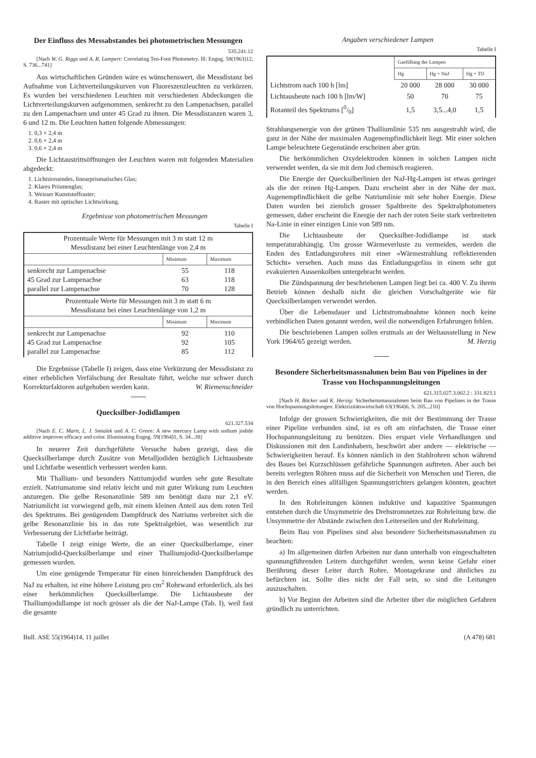Der Einfluss des Messabstandes bei photometrischen Messungen
535.241.12
[Nach W. G. Riggs und A. R. Lampert: Correlating Ten-Foot Photometry. Ill. Engng. 58(1963)12, S. 736...741]
Aus wirtschaftlichen Gründen wäre es wünschenswert, die Messdistanz bei Aufnahme von Lichtverteilungskurven von Fluoreszenzleuchten zu verkürzen. Es wurden bei verschiedenen Leuchten mit verschiedenen Abdeckungen die Lichtverteilungskurven aufgenommen, senkrecht zu den Lampenachsen, parallel zu den Lampenachsen und unter 45 Grad zu ihnen. Die Messdistanzen waren 3, 6 und 12 m. Die Leuchten hatten folgende Abmessungen:
1. 0,3 × 2,4 m
2. 0,6 × 2,4 m
3. 0,6 × 2,4 m
Die Lichtaustrittsöffnungen der Leuchten waren mit folgenden Materialien abgedeckt:
1. Lichtstreuendes, linearprismatisches Glas;
2. Klares Prismenglas;
3. Weisser Kunststoffraster;
4. Raster mit optischer Lichtwirkung.
Ergebnisse von photometrischen Messungen
Tabelle I
| Prozentuale Werte für Messungen mit 3 m statt 12 m Messdistanz bei einer Leuchtenlänge von 2,4 m | | |
| | Minimum | Maximum |
| senkrecht zur Lampenachse 45 Grad zur Lampenachse parallel zur Lampenachse | 55 63 70 | 118 118 128 |
| Prozentuale Werte für Messungen mit 3 m statt 6 m Messdistanz bei einer Leuchtenlänge von 1,2 m | | |
| | Minimum | Maximum |
| senkrecht zur Lampenachse 45 Grad zur Lampenachse parallel zur Lampenachse | 92 92 85 | 110 105 112 |
Die Ergebnisse (Tabelle I) zeigen, dass eine Verkürzung der Messdistanz zu einer erheblichen Verfälschung der Resultate führt, welche nur schwer durch Korrekturfaktoren aufgehoben werden kann. W. Riemenschneider
Quecksilber-Jodidlampen
621.327.534
[Nach E. C. Martt, L. J. Smialek und A. C. Green: A new mercury Lamp with sodium jodide additive improves efficacy and color. Illuminating Engng. 59(1964)1, S. 34...38]
In neuerer Zeit durchgeführte Versuche haben gezeigt, dass die Quecksilberlampe durch Zusätze von Metalljodiden bezüglich Lichtausbeute und Lichtfarbe wesentlich verbessert werden kann.
Mit Thallium- und besonders Natriumjodid wurden sehr gute Resultate erzielt. Natriumatome sind relativ leicht und mit guter Wirkung zum Leuchten anzuregen. Die gelbe Resonanzlinie 589 nm benötigt dazu nur 2,1 eV. Natriumlicht ist vorwiegend gelb, mit einem kleinen Anteil aus dem roten Teil des Spektrums. Bei genügendem Dampfdruck des Natriums verbreitet sich die gelbe Resonanzlinie bis in das rote Spektralgebiet, was wesentlich zur Verbesserung der Lichtfarbe beiträgt.
Tabelle I zeigt einige Werte, die an einer Quecksilberlampe, einer Natriumjodid-Quecksilberlampe und einer Thalliumjodid-Quecksilberlampe gemessen wurden.
Um eine genügende Temperatur für einen hinreichenden Dampfdruck des NaJ zu erhalten, ist eine höhere Leistung pro cm<sup>2</sup> Rohrwand erforderlich, als bei einer herkömmlichen Quecksilberlampe. Die Lichtausbeute der Thalliumjodidlampe ist noch grösser als die der NaJ-Lampe (Tab. I), weil fast die gesamte
Angaben verschiedener Lampen
Tabelle I
| | Gasfüllung der Lampen | | |
| | Hg | Hg + NaJ | Hg + TlJ |
| Lichtstrom nach 100 h [lm] | 20 000 | 28 000 | 30 000 |
| Lichtausbeute nach 100 h [lm/W] | 50 | 70 | 75 |
| Rotanteil des Spektrums [0/0] | 1,5 | 3,5...4,0 | 1,5 |
Strahlungsenergie von der grünen Thalliumlinie 535 nm ausgestrahlt wird, die ganz in der Nähe der maximalen Augenempfindlichkeit liegt. Mit einer solchen Lampe beleuchtete Gegenstände erscheinen aber grün.
Die herkömmlichen Oxydelektroden können in solchen Lampen nicht verwendet werden, da sie mit dem Jod chemisch reagieren.
Die Energie der Quecksilberlinien der NaJ-Hg-Lampen ist etwas geringer als die der reinen Hg-Lampen. Dazu erscheint aber in der Nähe der max. Augenempfindlichkeit die gelbe Natriumlinie mit sehr hoher Energie. Diese Daten wurden bei ziemlich grosser Spaltbreite des Spektralphotometers gemessen, daher erscheint die Energie der nach der roten Seite stark verbreiteten Na-Linie in einer einzigen Linie von 589 nm.
Die Lichtausbeute der Quecksilber-Jodidlampe ist stark temperaturabhängig. Um grosse Wärmeverluste zu vermeiden, werden die Enden des Entladungsrohres mit einer «Wärmestrahlung reflektierenden Schicht» versehen. Auch muss das Entladungsgefäss in einem sehr gut evakuierten Aussenkolben untergebracht werden.
Die Zündspannung der beschriebenen Lampen liegt bei ca. 400 V. Zu ihrem Betrieb können deshalb nicht die gleichen Vorschaltgeräte wie für Quecksilberlampen verwendet werden.
Über die Lebensdauer und Lichtstromabnahme können noch keine verbindlichen Daten genannt werden, weil die notwendigen Erfahrungen fehlen.
Die beschriebenen Lampen sollen erstmals an der Weltausstellung in New York 1964/65 gezeigt werden. M. Herzig
Besondere Sicherheitsmassnahmen beim Bau von Pipelines in der Trasse von Hochspannungsleitungen
621.315.027.3.002.2 : 331.823.1
[Nach H. Böcker und K. Herzig: Sicherheitsmassnahmen beim Bau von Pipelines in der Trasse von Hochspannungsleitungen. Elektrizitätswirtschaft 63(1964)6, S. 205...210]
Infolge der grossen Schwierigkeiten, die mit der Bestimmung der Trasse einer Pipeline verbunden sind, ist es oft am einfachsten, die Trasse einer Hochspannungsleitung zu benützen. Dies erspart viele Verhandlungen und Diskussionen mit den Landinhabern, beschwört aber andere — elektrische — Schwierigkeiten herauf. Es können nämlich in den Stahlrohren schon während des Baues bei Kurzschlüssen gefährliche Spannungen auftreten. Aber auch bei bereits verlegten Röhren muss auf die Sicherheit von Menschen und Tieren, die in den Bereich eines allfälligen Spannungstrichters gelangen könnten, geachtet werden.
In den Rohrleitungen können induktive und kapazitive Spannungen entstehen durch die Unsymmetrie des Drehstromnetzes zur Rohrleitung bzw. die Unsymmetrie der Abstände zwischen den Leiterseilen und der Rohrleitung.
Beim Bau von Pipelines sind also besondere Sicherheitsmassnahmen zu beachten:
a) Im allgemeinen dürfen Arbeiten nur dann unterhalb von eingeschalteten spannungführenden Leitern durchgeführt werden, wenn keine Gefahr einer Berührung dieser Leiter durch Rohre, Montagekrane und ähnliches zu befürchten ist. Sollte dies nicht der Fall sein, so sind die Leitungen auszuschalten.
b) Vor Beginn der Arbeiten sind die Arbeiter über die möglichen Gefahren gründlich zu unterrichten.
Bull. ASE 55(1964)14, 11 juillet (A 478) 681